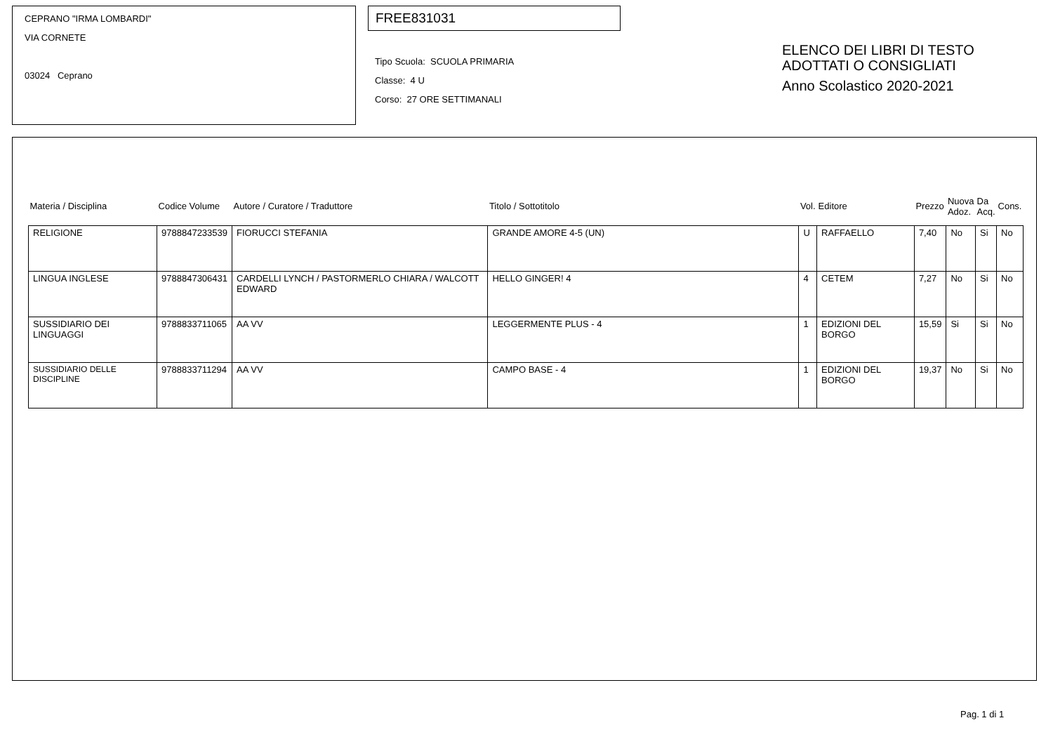CEPRANO "IRMA LOMBARDI"
VIA CORNETE
03024 Ceprano
FREE831031
Tipo Scuola: SCUOLA PRIMARIA
Classe: 4 U
Corso: 27 ORE SETTIMANALI
ELENCO DEI LIBRI DI TESTO
ADOTTATI O CONSIGLIATI
Anno Scolastico 2020-2021
| Materia / Disciplina | Codice Volume | Autore / Curatore / Traduttore | Titolo / Sottotitolo | Vol. | Editore | Prezzo | Nuova Adoz. | Da Acq. | Cons. |
| --- | --- | --- | --- | --- | --- | --- | --- | --- | --- |
| RELIGIONE | 9788847233539 | FIORUCCI STEFANIA | GRANDE AMORE 4-5 (UN) | U | RAFFAELLO | 7,40 | No | Si | No |
| LINGUA INGLESE | 9788847306431 | CARDELLI LYNCH / PASTORMERLO CHIARA / WALCOTT EDWARD | HELLO GINGER! 4 | 4 | CETEM | 7,27 | No | Si | No |
| SUSSIDIARIO DEI LINGUAGGI | 9788833711065 | AA VV | LEGGERMENTE PLUS - 4 | 1 | EDIZIONI DEL BORGO | 15,59 | Si | Si | No |
| SUSSIDIARIO DELLE DISCIPLINE | 9788833711294 | AA VV | CAMPO BASE - 4 | 1 | EDIZIONI DEL BORGO | 19,37 | No | Si | No |
Pag. 1 di 1